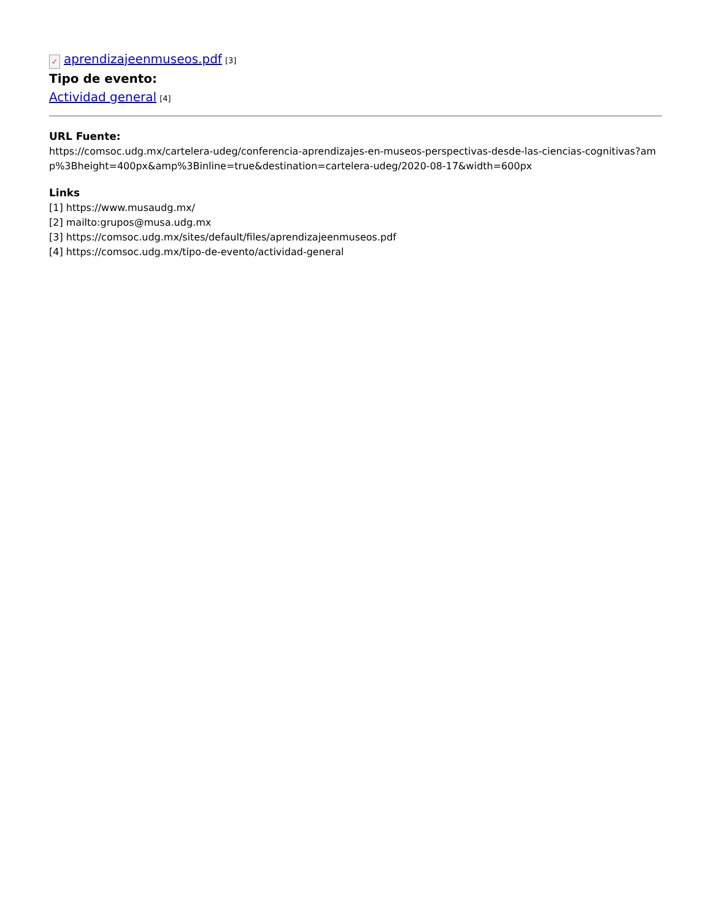✓ aprendizajeenmuseos.pdf [3]
Tipo de evento:
Actividad general [4]
URL Fuente:
https://comsoc.udg.mx/cartelera-udeg/conferencia-aprendizajes-en-museos-perspectivas-desde-las-ciencias-cognitivas?amp%3Bheight=400px&amp%3Binline=true&destination=cartelera-udeg/2020-08-17&width=600px
Links
[1] https://www.musaudg.mx/
[2] mailto:grupos@musa.udg.mx
[3] https://comsoc.udg.mx/sites/default/files/aprendizajeenmuseos.pdf
[4] https://comsoc.udg.mx/tipo-de-evento/actividad-general